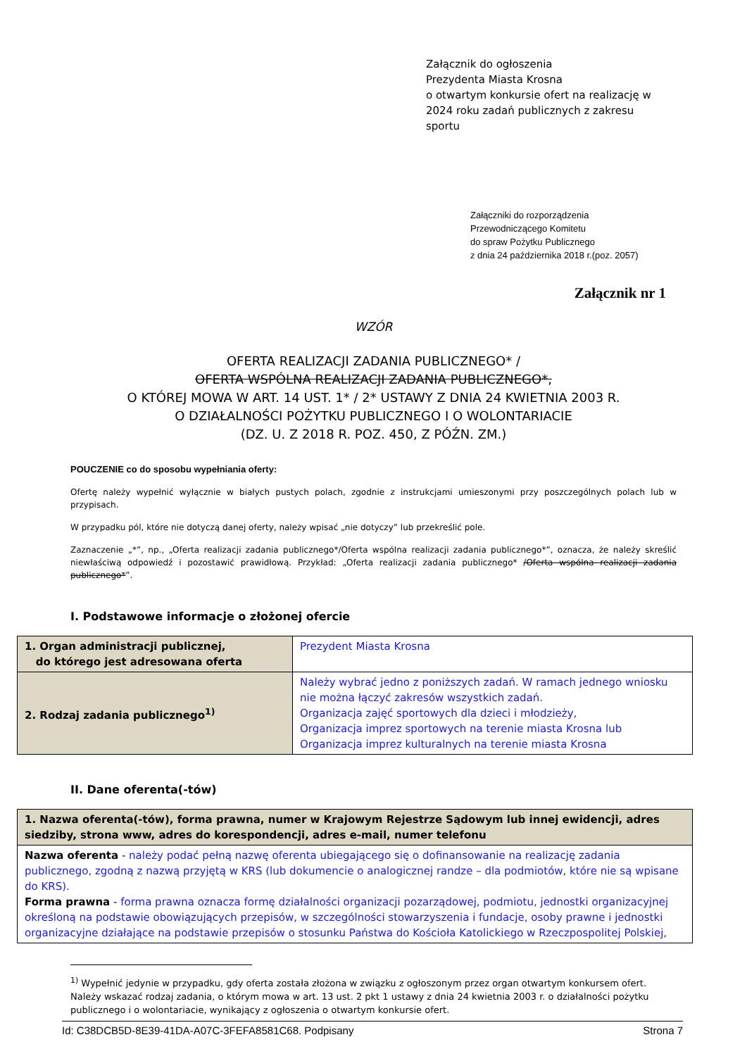Załącznik do ogłoszenia
Prezydenta Miasta Krosna
o otwartym konkursie ofert na realizację w 2024 roku zadań publicznych z zakresu sportu
Załączniki do rozporządzenia
Przewodniczącego Komitetu
do spraw Pożytku Publicznego
z dnia 24 października 2018 r.(poz. 2057)
Załącznik nr 1
WZÓR
OFERTA REALIZACJI ZADANIA PUBLICZNEGO* /
OFERTA WSPÓLNA REALIZACJI ZADANIA PUBLICZNEGO*,
O KTÓREJ MOWA W ART. 14 UST. 1* / 2* USTAWY Z DNIA 24 KWIETNIA 2003 R.
O DZIAŁALNOŚCI POŻYTKU PUBLICZNEGO I O WOLONTARIACIE
(DZ. U. Z 2018 R. POZ. 450, Z PÓŹN. ZM.)
POUCZENIE co do sposobu wypełniania oferty:
Ofertę należy wypełnić wyłącznie w białych pustych polach, zgodnie z instrukcjami umieszonymi przy poszczególnych polach lub w przypisach.
W przypadku pól, które nie dotyczą danej oferty, należy wpisać „nie dotyczy” lub przekreślić pole.
Zaznaczenie „*”, np., „Oferta realizacji zadania publicznego*/Oferta wspólna realizacji zadania publicznego*”, oznacza, że należy skreślić niewłaściwą odpowiedź i pozostawić prawidłową. Przykład: „Oferta realizacji zadania publicznego* /Oferta wspólna realizacji zadania publicznego*”.
I. Podstawowe informacje o złożonej ofercie
| 1. Organ administracji publicznej, do którego jest adresowana oferta | Prezydent Miasta Krosna |
| 2. Rodzaj zadania publicznego<sup>1)</sup> | Należy wybrać jedno z poniższych zadań. W ramach jednego wniosku nie można łączyć zakresów wszystkich zadań. Organizacja zajęć sportowych dla dzieci i młodzieży, Organizacja imprez sportowych na terenie miasta Krosna lub Organizacja imprez kulturalnych na terenie miasta Krosna |
II. Dane oferenta(-tów)
| 1. Nazwa oferenta(-tów), forma prawna, numer w Krajowym Rejestrze Sądowym lub innej ewidencji, adres siedziby, strona www, adres do korespondencji, adres e-mail, numer telefonu |
| Nazwa oferenta - należy podać pełną nazwę oferenta ubiegającego się o dofinansowanie na realizację zadania publicznego, zgodną z nazwą przyjętą w KRS (lub dokumencie o analogicznej randze – dla podmiotów, które nie są wpisane do KRS). Forma prawna - forma prawna oznacza formę działalności organizacji pozarządowej, podmiotu, jednostki organizacyjnej określoną na podstawie obowiązujących przepisów, w szczególności stowarzyszenia i fundacje, osoby prawne i jednostki organizacyjne działające na podstawie przepisów o stosunku Państwa do Kościoła Katolickiego w Rzeczpospolitej Polskiej, |
<sup>1)</sup> Wypełnić jedynie w przypadku, gdy oferta została złożona w związku z ogłoszonym przez organ otwartym konkursem ofert. Należy wskazać rodzaj zadania, o którym mowa w art. 13 ust. 2 pkt 1 ustawy z dnia 24 kwietnia 2003 r. o działalności pożytku publicznego i o wolontariacie, wynikający z ogłoszenia o otwartym konkursie ofert.
Id: C38DCB5D-8E39-41DA-A07C-3FEFA8581C68. Podpisany Strona 7